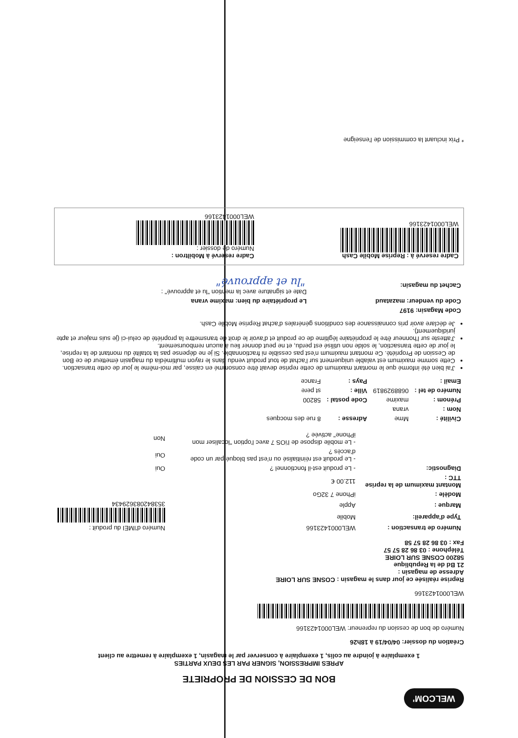WELCOM'
BON DE CESSION DE PROPRIETE
APRES IMPRESSION, SIGNER PAR LES DEUX PARTIES
1 exemplaire à joindre au colis, 1 exemplaire à conserver par le magasin, 1 exemplaire à remettre au client
Création du dossier: 04/04/19 à 18h26
Numéro de bon de cession du repreneur: WEL000142316​6
WEL0001423166
Reprise réalisée ce jour dans le magasin : COSNE SUR LOIRE
Adresse de magasin :
21 Bd de la Republique
58200 COSNE SUR LOIRE
Téléphone : 03 86 28 57 57
Fax : 03 86 28 57 58
| Numéro de transaction : | WEL0001423166 | Numéro d'IMEI du produit : |
| Type d'appareil: | Mobile | 353842083629434 |
| Marque : | Apple | |
| Modèle : | iPhone 7 32Go | |
| Montant maximum de la reprise TTC : | 112.00 € | |
| Diagnostic: | - Le produit est-il fonctionnel ? | Oui |
| | - Le produit est réinitialisé ou n'est pas bloqué par un code d'accès ? | Oui |
| | - Le mobile dispose de l'iOS 7 avec l'option "localiser mon iPhone" activée ? | Non |
| Civilité : | Mme | Adresse : | 8 rue des mocques |
| Nom : | vrana | | |
| Prénom : | maxime | Code postal : | 58200 |
| Numéro de tel : | 0688929819 | Ville : | st pere |
| Email : | | Pays : | France |
J'ai bien été informé que le montant maximum de cette reprise devait être consommé en caisse, par moi-même le jour de cette transaction.
Cette somme maximum est valable uniquement sur l'achat de tout produit vendu dans le rayon multimédia du magasin émetteur de ce Bon de Cession de Propriété. Ce montant maximum n'est pas cessible ni fractionnable. Si je ne dépense pas la totalité du montant de la reprise, le jour de cette transaction, le solde non utilisé est perdu, et ne peut donner lieu à aucun remboursement.
J'atteste sur l'honneur être le propriétaire légitime de ce produit et d'avoir le droit de transmettre la propriété de celui-ci (je suis majeur et apte juridiquement).
Je déclare avoir pris connaissance des conditions générales d'achat Reprise Mobile Cash.
| Code Magasin: 9197 | |
| Code du vendeur: mazataud | Le propriétaire du bien: maxime vrana |
| Cachet du magasin: | Date et signature avec la mention "lu et approuvé" : "lu et approuvé" |
Cadre reservé à : Reprise Mobile Cash
WEL0001423166
Cadre reservé à Mobiltron :
Numéro de dossier :
WEL0001423166
* Prix incluant la commission de l'enseigne